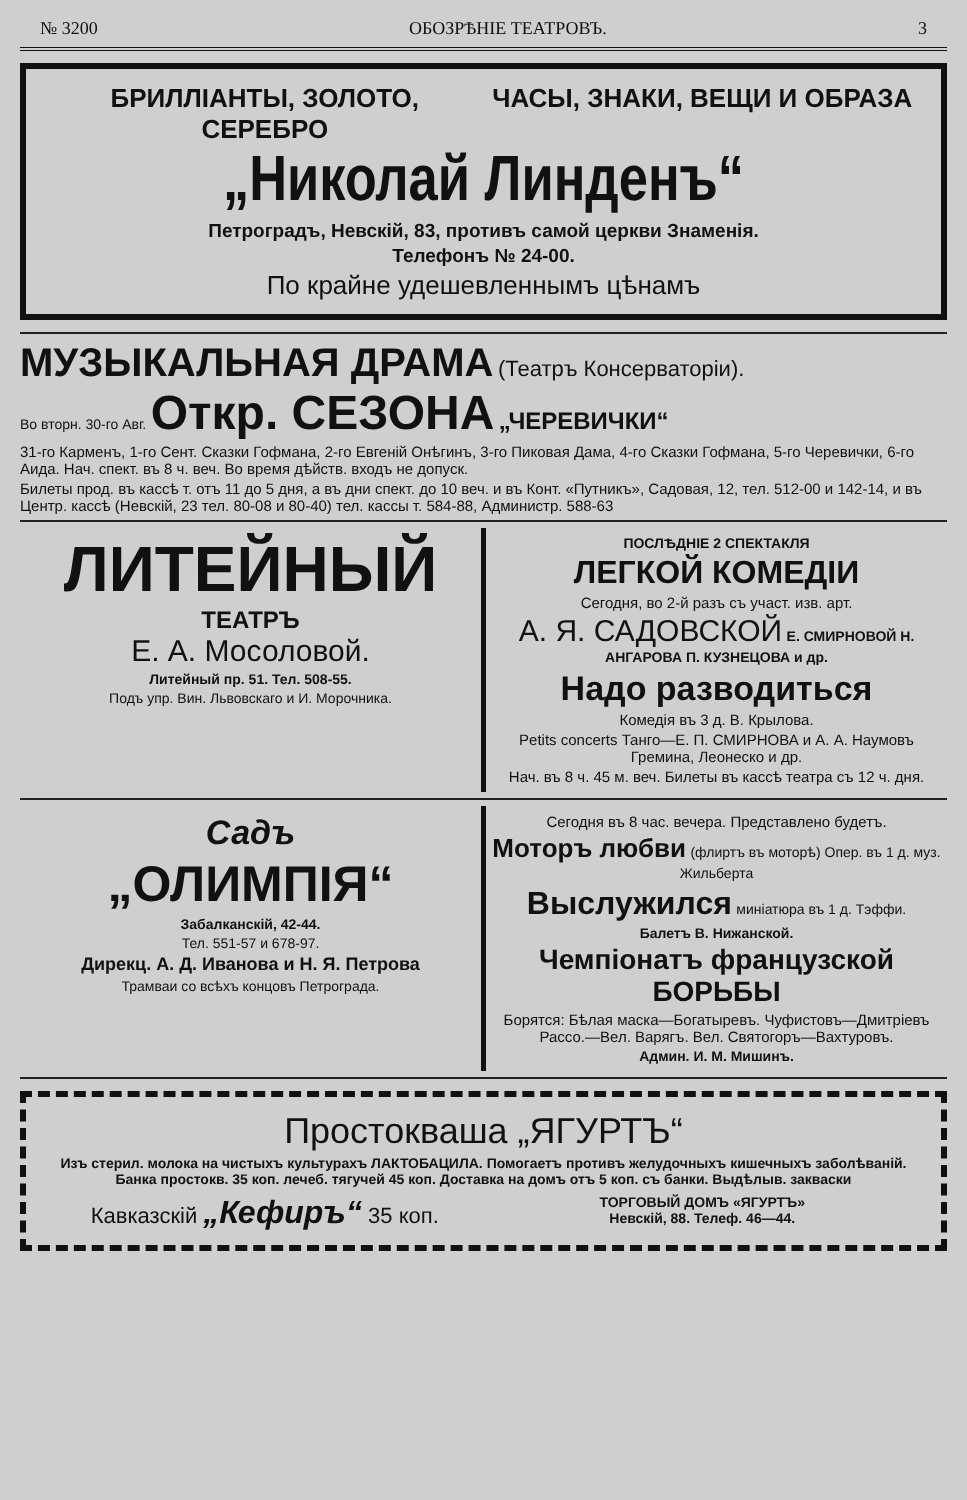№ 3200 ОБОЗРѢНІЕ ТЕАТРОВЪ. 3
БРИЛЛІАНТЫ, ЗОЛОТО, СЕРЕБРО ЧАСЫ, ЗНАКИ, ВЕЩИ И ОБРАЗА
„Николай Линденъ“
Петроградъ, Невскій, 83, противъ самой церкви Знаменія.
Телефонъ № 24-00.
По крайне удешевленнымъ цѣнамъ
МУЗЫКАЛЬНАЯ ДРАМА (Театръ Консерваторіи).
Во вторн. 30-го Авг. Откр. СЕЗОНА „ЧЕРЕВИЧКИ“
31-го Карменъ, 1-го Сент. Сказки Гофмана, 2-го Евгеній Онѣгинъ, 3-го Пиковая Дама, 4-го Сказки Гофмана, 5-го Черевички, 6-го Аида. Нач. спект. въ 8 ч. веч. Во время дѣйств. входъ не допуск.
Билеты прод. въ кассѣ т. отъ 11 до 5 дня, а въ дни спект. до 10 веч. и въ Конт. «Путникъ», Садовая, 12, тел. 512-00 и 142-14, и въ Центр. кассѣ (Невскій, 23 тел. 80-08 и 80-40) тел. кассы т. 584-88, Администр. 588-63
ЛИТЕЙНЫЙ
ТЕАТРЪ
Е. А. Мосоловой.
Литейный пр. 51. Тел. 508-55.
Подъ упр. Вин. Львовскаго и И. Морочника.
ПОСЛѢДНІЕ 2 СПЕКТАКЛЯ
ЛЕГКОЙ КОМЕДІИ
Сегодня, во 2-й разъ съ участ. изв. арт.
А. Я. САДОВСКОЙ Е. СМИРНОВОЙ Н. АНГАРОВА П. КУЗНЕЦОВА и др.
Надо разводиться
Комедія въ 3 д. В. Крылова.
Petits concerts Танго—Е. П. СМИРНОВА и А. А. Наумовъ Гремина, Леонеско и др.
Нач. въ 8 ч. 45 м. веч. Билеты въ кассѣ театра съ 12 ч. дня.
Садъ
„ОЛИМПІЯ“
Забалканскій, 42-44.
Тел. 551-57 и 678-97.
Дирекц. А. Д. Иванова и Н. Я. Петрова
Трамваи со всѣхъ концовъ Петрограда.
Сегодня въ 8 час. вечера. Представлено будетъ.
Моторъ любви (флиртъ въ моторѣ) Опер. въ 1 д. муз. Жильберта
Выслужился миніатюра въ 1 д. Тэффи.
Балетъ В. Нижанской.
Чемпіонатъ французской БОРЬБЫ
Борятся: Бѣлая маска—Богатыревъ. Чуфистовъ—Дмитріевъ Рассо.—Вел. Варягъ. Вел. Святогоръ—Вахтуровъ.
Админ. И. М. Мишинъ.
Простокваша „ЯГУРТЪ“
Изъ стерил. молока на чистыхъ культурахъ ЛАКТОБАЦИЛА. Помогаетъ противъ желудочныхъ кишечныхъ заболѣваній. Банка простокв. 35 коп. лечеб. тягучей 45 коп. Доставка на домъ отъ 5 коп. съ банки. Выдѣлыв. закваски
Кавказскій „Кефиръ“ 35 коп.
ТОРГОВЫЙ ДОМЪ «ЯГУРТЪ»
Невскій, 88. Телеф. 46—44.